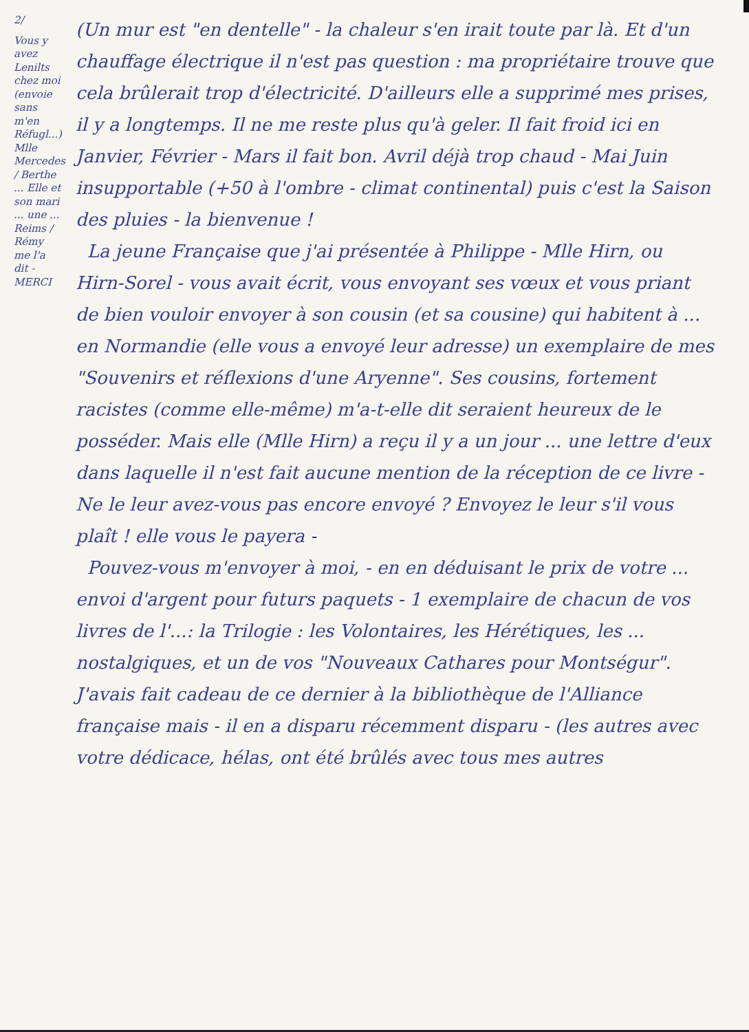2/
Vous y avez Lenilts chez moi (envoie sans m'en Réfugl...) Mlle Mercedes / Berthe ... Elle et son mari ... une ... Reims / Rémy me l'a dit - MERCI
(Un mur est "en dentelle" - la chaleur s'en irait toute par là. Et d'un chauffage électrique il n'est pas question : ma propriétaire trouve que cela brûlerait trop d'électricité. D'ailleurs elle a supprimé mes prises, il y a longtemps. Il ne me reste plus qu'à geler. Il fait froid ici en Janvier, Février - Mars il fait bon. Avril déjà trop chaud - Mai Juin insupportable (+50 à l'ombre - climat continental) puis c'est la Saison des pluies - la bienvenue !
La jeune Française que j'ai présentée à Philippe - Mlle Hirn, ou Hirn-Sorel - vous avait écrit, vous envoyant ses vœux et vous priant de bien vouloir envoyer à son cousin (et sa cousine) qui habitent à ... en Normandie (elle vous a envoyé leur adresse) un exemplaire de mes "Souvenirs et réflexions d'une Aryenne". Ses cousins, fortement racistes (comme elle-même) m'a-t-elle dit seraient heureux de le posséder. Mais elle (Mlle Hirn) a reçu il y a un jour ... une lettre d'eux dans laquelle il n'est fait aucune mention de la réception de ce livre - Ne le leur avez-vous pas encore envoyé ? Envoyez le leur s'il vous plaît ! elle vous le payera -
Pouvez-vous m'envoyer à moi, - en en déduisant le prix de votre ... envoi d'argent pour futurs paquets - 1 exemplaire de chacun de vos livres de l'...: la Trilogie : les Volontaires, les Hérétiques, les ... nostalgiques, et un de vos "Nouveaux Cathares pour Montségur". J'avais fait cadeau de ce dernier à la bibliothèque de l'Alliance française mais - il en a disparu récemment disparu - (les autres avec votre dédicace, hélas, ont été brûlés avec tous mes autres